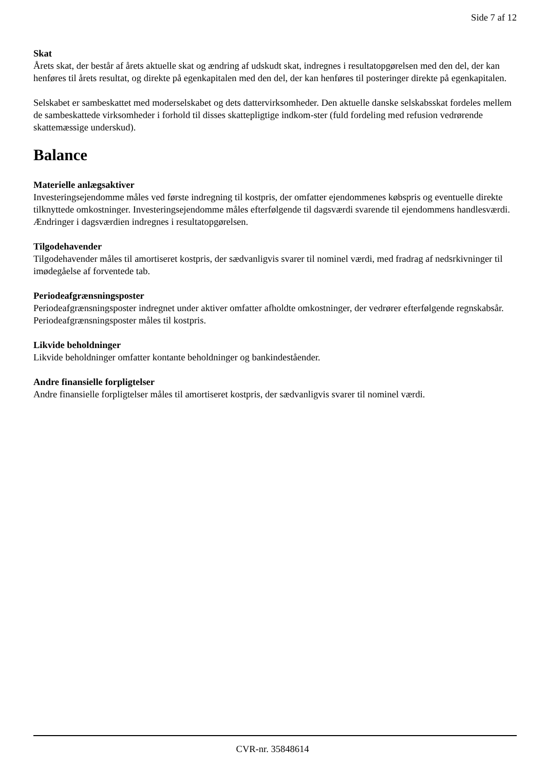Side 7 af 12
Skat
Årets skat, der består af årets aktuelle skat og ændring af udskudt skat, indregnes i resultatopgørelsen med den del, der kan henføres til årets resultat, og direkte på egenkapitalen med den del, der kan henføres til posteringer direkte på egenkapitalen.
Selskabet er sambeskattet med moderselskabet og dets dattervirksomheder. Den aktuelle danske selskabsskat fordeles mellem de sambeskattede virksomheder i forhold til disses skattepligtige indkom-ster (fuld fordeling med refusion vedrørende skattemæssige underskud).
Balance
Materielle anlægsaktiver
Investeringsejendomme måles ved første indregning til kostpris, der omfatter ejendommenes købspris og eventuelle direkte tilknyttede omkostninger. Investeringsejendomme måles efterfølgende til dagsværdi svarende til ejendommens handlesværdi. Ændringer i dagsværdien indregnes i resultatopgørelsen.
Tilgodehavender
Tilgodehavender måles til amortiseret kostpris, der sædvanligvis svarer til nominel værdi, med fradrag af nedsrkivninger til imødegåelse af forventede tab.
Periodeafgrænsningsposter
Periodeafgrænsningsposter indregnet under aktiver omfatter afholdte omkostninger, der vedrører efterfølgende regnskabsår. Periodeafgrænsningsposter måles til kostpris.
Likvide beholdninger
Likvide beholdninger omfatter kontante beholdninger og bankindeståender.
Andre finansielle forpligtelser
Andre finansielle forpligtelser måles til amortiseret kostpris, der sædvanligvis svarer til nominel værdi.
CVR-nr. 35848614